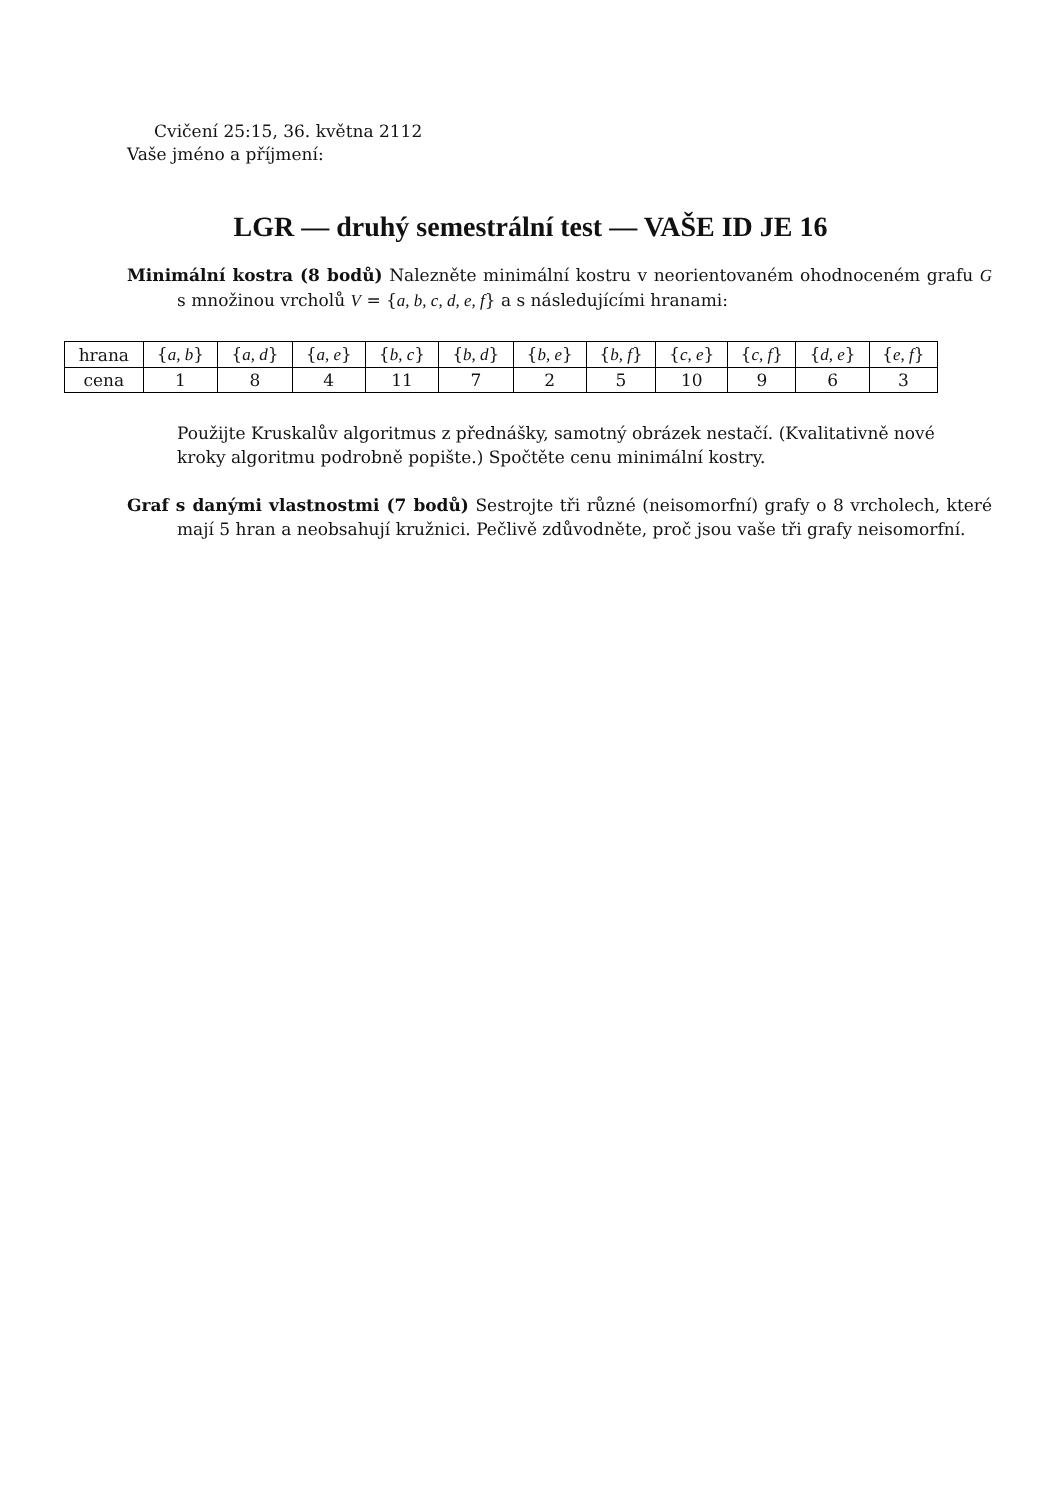Cvičení 25:15, 36. května 2112
Vaše jméno a příjmení:
LGR — druhý semestrální test — VAŠE ID JE 16
Minimální kostra (8 bodů) Nalezněte minimální kostru v neorientovaném ohodnoceném grafu G s množinou vrcholů V = {a, b, c, d, e, f} a s následujícími hranami:
| hrana | { a, b } | { a, d } | { a, e } | { b, c } | { b, d } | { b, e } | { b, f } | { c, e } | { c, f } | { d, e } | { e, f } |
| cena | 1 | 8 | 4 | 11 | 7 | 2 | 5 | 10 | 9 | 6 | 3 |
Použijte Kruskalův algoritmus z přednášky, samotný obrázek nestačí. (Kvalitativně nové kroky algoritmu podrobně popište.) Spočtěte cenu minimální kostry.
Graf s danými vlastnostmi (7 bodů) Sestrojte tři různé (neisomorfní) grafy o 8 vrcholech, které mají 5 hran a neobsahují kružnici. Pečlivě zdůvodněte, proč jsou vaše tři grafy neisomorfní.